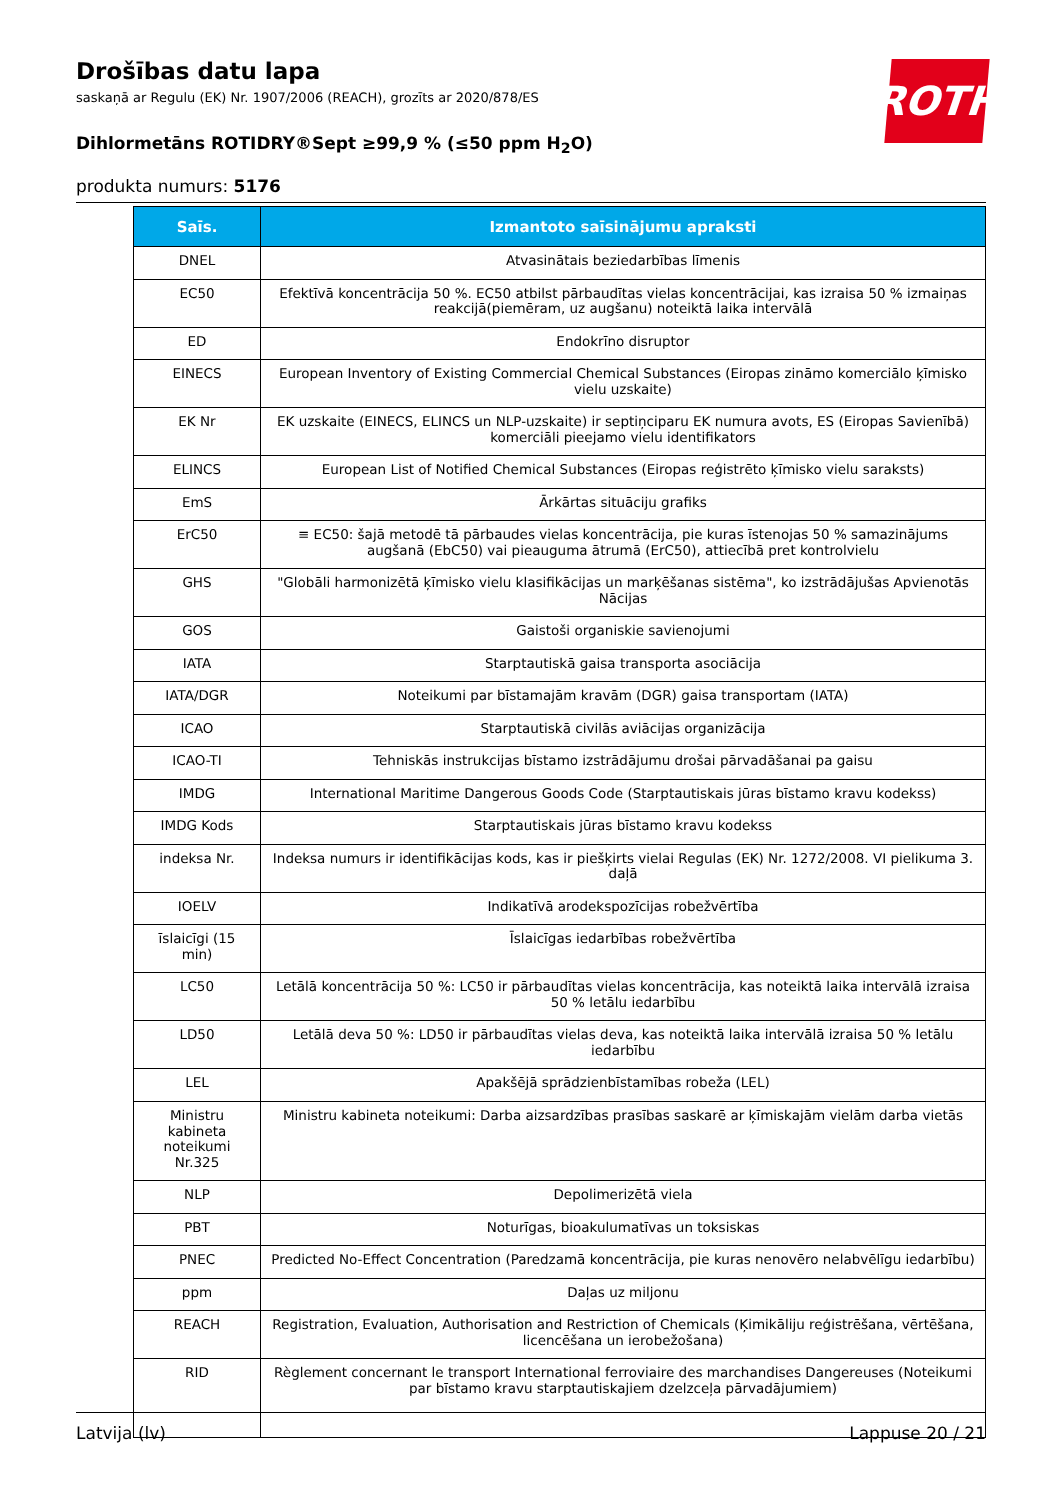Drošības datu lapa
saskaņā ar Regulu (EK) Nr. 1907/2006 (REACH), grozīts ar 2020/878/ES
Dihlormetāns ROTIDRY®Sept ≥99,9 % (≤50 ppm H<sub>2</sub>O)
produkta numurs: 5176
ROTH
| Saīs. | Izmantoto saīsinājumu apraksti |
| --- | --- |
| DNEL | Atvasinātais beziedarbības līmenis |
| EC50 | Efektīvā koncentrācija 50 %. EC50 atbilst pārbaudītas vielas koncentrācijai, kas izraisa 50 % izmaiņas reakcijā(piemēram, uz augšanu) noteiktā laika intervālā |
| ED | Endokrīno disruptor |
| EINECS | European Inventory of Existing Commercial Chemical Substances (Eiropas zināmo komerciālo ķīmisko vielu uzskaite) |
| EK Nr | EK uzskaite (EINECS, ELINCS un NLP-uzskaite) ir septiņciparu EK numura avots, ES (Eiropas Savienībā) komerciāli pieejamo vielu identifikators |
| ELINCS | European List of Notified Chemical Substances (Eiropas reģistrēto ķīmisko vielu saraksts) |
| EmS | Ārkārtas situāciju grafiks |
| ErC50 | ≡ EC50: šajā metodē tā pārbaudes vielas koncentrācija, pie kuras īstenojas 50 % samazinājums augšanā (EbC50) vai pieauguma ātrumā (ErC50), attiecībā pret kontrolvielu |
| GHS | "Globāli harmonizētā ķīmisko vielu klasifikācijas un marķēšanas sistēma", ko izstrādājušas Apvienotās Nācijas |
| GOS | Gaistoši organiskie savienojumi |
| IATA | Starptautiskā gaisa transporta asociācija |
| IATA/DGR | Noteikumi par bīstamajām kravām (DGR) gaisa transportam (IATA) |
| ICAO | Starptautiskā civilās aviācijas organizācija |
| ICAO-TI | Tehniskās instrukcijas bīstamo izstrādājumu drošai pārvadāšanai pa gaisu |
| IMDG | International Maritime Dangerous Goods Code (Starptautiskais jūras bīstamo kravu kodekss) |
| IMDG Kods | Starptautiskais jūras bīstamo kravu kodekss |
| indeksa Nr. | Indeksa numurs ir identifikācijas kods, kas ir piešķirts vielai Regulas (EK) Nr. 1272/2008. VI pielikuma 3. daļā |
| IOELV | Indikatīvā arodekspozīcijas robežvērtība |
| īslaicīgi (15 min) | Īslaicīgas iedarbības robežvērtība |
| LC50 | Letālā koncentrācija 50 %: LC50 ir pārbaudītas vielas koncentrācija, kas noteiktā laika intervālā izraisa 50 % letālu iedarbību |
| LD50 | Letālā deva 50 %: LD50 ir pārbaudītas vielas deva, kas noteiktā laika intervālā izraisa 50 % letālu iedarbību |
| LEL | Apakšējā sprādzienbīstamības robeža (LEL) |
| Ministru kabineta noteikumi Nr.325 | Ministru kabineta noteikumi: Darba aizsardzības prasības saskarē ar ķīmiskajām vielām darba vietās |
| NLP | Depolimerizētā viela |
| PBT | Noturīgas, bioakulumatīvas un toksiskas |
| PNEC | Predicted No-Effect Concentration (Paredzamā koncentrācija, pie kuras nenovēro nelabvēlīgu iedarbību) |
| ppm | Daļas uz miljonu |
| REACH | Registration, Evaluation, Authorisation and Restriction of Chemicals (Ķimikāliju reģistrēšana, vērtēšana, licencēšana un ierobežošana) |
| RID | Règlement concernant le transport International ferroviaire des marchandises Dangereuses (Noteikumi par bīstamo kravu starptautiskajiem dzelzceļa pārvadājumiem) |
Latvija (lv) Lappuse 20 / 21